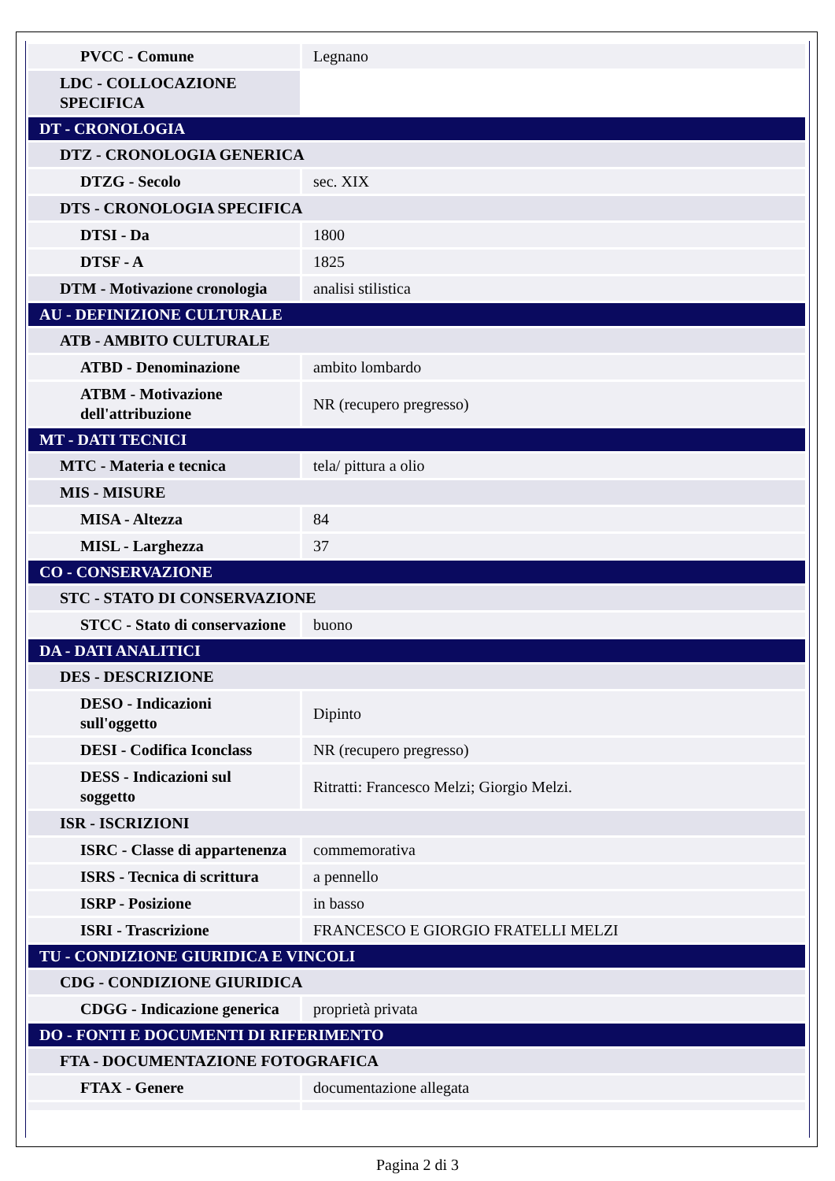| PVCC - Comune | Legnano |
| LDC - COLLOCAZIONE SPECIFICA | |
| DT - CRONOLOGIA | |
| DTZ - CRONOLOGIA GENERICA | |
| DTZG - Secolo | sec. XIX |
| DTS - CRONOLOGIA SPECIFICA | |
| DTSI - Da | 1800 |
| DTSF - A | 1825 |
| DTM - Motivazione cronologia | analisi stilistica |
| AU - DEFINIZIONE CULTURALE | |
| ATB - AMBITO CULTURALE | |
| ATBD - Denominazione | ambito lombardo |
| ATBM - Motivazione dell'attribuzione | NR (recupero pregresso) |
| MT - DATI TECNICI | |
| MTC - Materia e tecnica | tela/ pittura a olio |
| MIS - MISURE | |
| MISA - Altezza | 84 |
| MISL - Larghezza | 37 |
| CO - CONSERVAZIONE | |
| STC - STATO DI CONSERVAZIONE | |
| STCC - Stato di conservazione | buono |
| DA - DATI ANALITICI | |
| DES - DESCRIZIONE | |
| DESO - Indicazioni sull'oggetto | Dipinto |
| DESI - Codifica Iconclass | NR (recupero pregresso) |
| DESS - Indicazioni sul soggetto | Ritratti: Francesco Melzi; Giorgio Melzi. |
| ISR - ISCRIZIONI | |
| ISRC - Classe di appartenenza | commemorativa |
| ISRS - Tecnica di scrittura | a pennello |
| ISRP - Posizione | in basso |
| ISRI - Trascrizione | FRANCESCO E GIORGIO FRATELLI MELZI |
| TU - CONDIZIONE GIURIDICA E VINCOLI | |
| CDG - CONDIZIONE GIURIDICA | |
| CDGG - Indicazione generica | proprietà privata |
| DO - FONTI E DOCUMENTI DI RIFERIMENTO | |
| FTA - DOCUMENTAZIONE FOTOGRAFICA | |
| FTAX - Genere | documentazione allegata |
Pagina 2 di 3